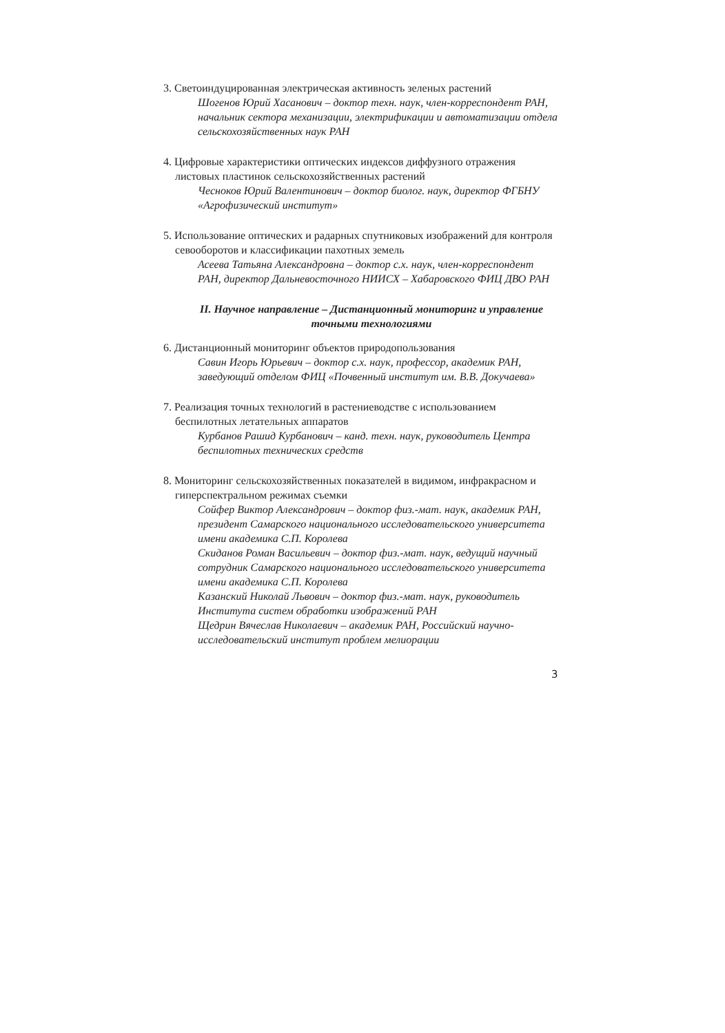3. Светоиндуцированная электрическая активность зеленых растений
Шогенов Юрий Хасанович – доктор техн. наук, член-корреспондент РАН, начальник сектора механизации, электрификации и автоматизации отдела сельскохозяйственных наук РАН
4. Цифровые характеристики оптических индексов диффузного отражения листовых пластинок сельскохозяйственных растений
Чесноков Юрий Валентинович – доктор биолог. наук, директор ФГБНУ «Агрофизический институт»
5. Использование оптических и радарных спутниковых изображений для контроля севооборотов и классификации пахотных земель
Асеева Татьяна Александровна – доктор с.х. наук, член-корреспондент РАН, директор Дальневосточного НИИСХ – Хабаровского ФИЦ ДВО РАН
II. Научное направление – Дистанционный мониторинг и управление точными технологиями
6. Дистанционный мониторинг объектов природопользования
Савин Игорь Юрьевич – доктор с.х. наук, профессор, академик РАН, заведующий отделом ФИЦ «Почвенный институт им. В.В. Докучаева»
7. Реализация точных технологий в растениеводстве с использованием беспилотных летательных аппаратов
Курбанов Рашид Курбанович – канд. техн. наук, руководитель Центра беспилотных технических средств
8. Мониторинг сельскохозяйственных показателей в видимом, инфракрасном и гиперспектральном режимах съемки
Сойфер Виктор Александрович – доктор физ.-мат. наук, академик РАН, президент Самарского национального исследовательского университета имени академика С.П. Королева
Скиданов Роман Васильевич – доктор физ.-мат. наук, ведущий научный сотрудник Самарского национального исследовательского университета имени академика С.П. Королева
Казанский Николай Львович – доктор физ.-мат. наук, руководитель Института систем обработки изображений РАН
Щедрин Вячеслав Николаевич – академик РАН, Российский научно-исследовательский институт проблем мелиорации
3